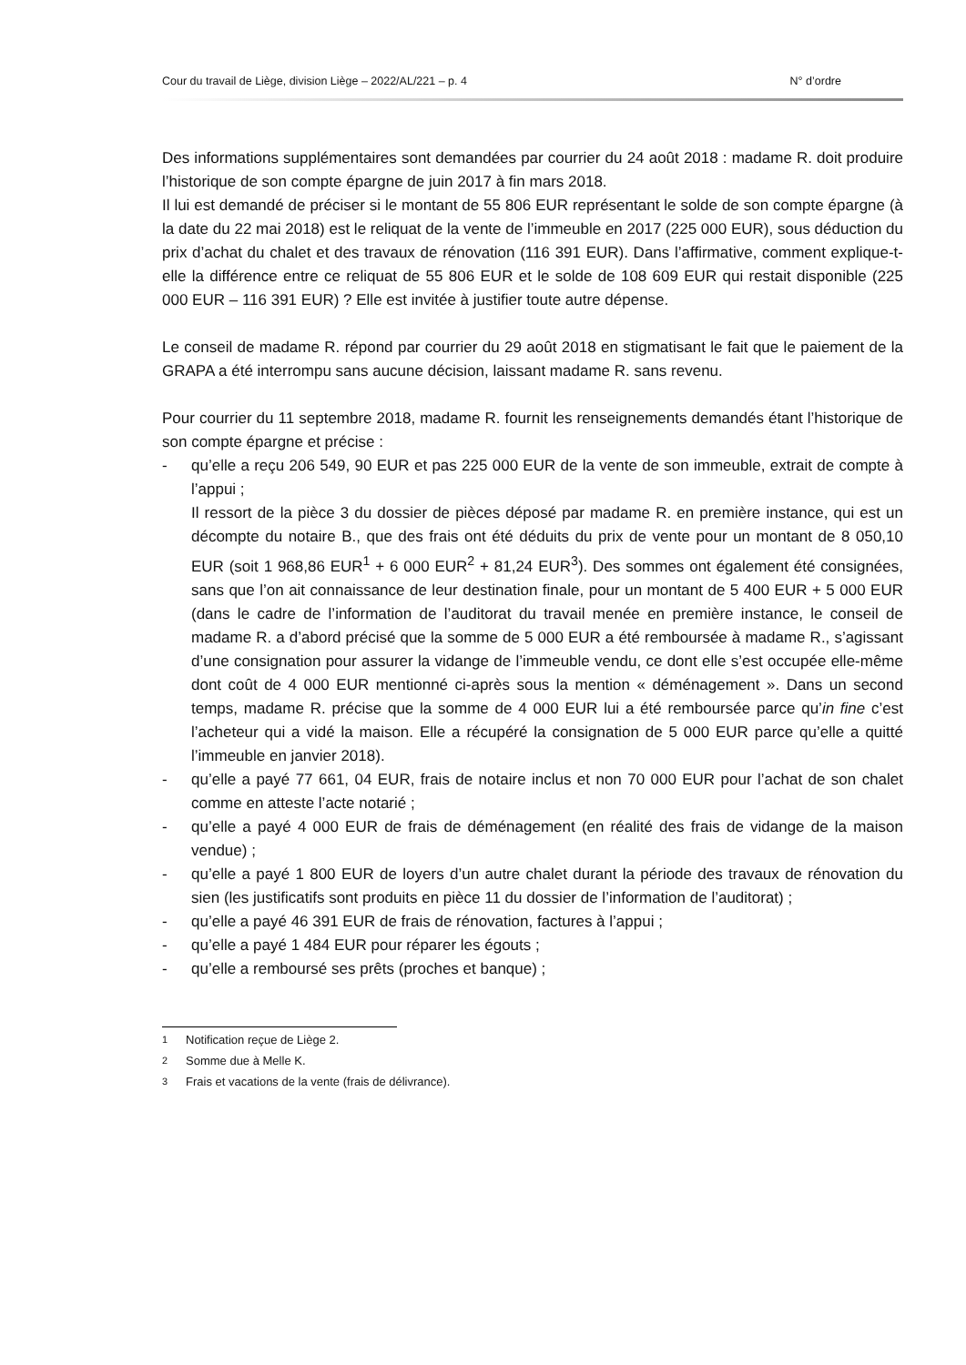Cour du travail de Liège, division Liège – 2022/AL/221 – p. 4 N° d’ordre
Des informations supplémentaires sont demandées par courrier du 24 août 2018 : madame R. doit produire l’historique de son compte épargne de juin 2017 à fin mars 2018.
Il lui est demandé de préciser si le montant de 55 806 EUR représentant le solde de son compte épargne (à la date du 22 mai 2018) est le reliquat de la vente de l’immeuble en 2017 (225 000 EUR), sous déduction du prix d’achat du chalet et des travaux de rénovation (116 391 EUR). Dans l’affirmative, comment explique-t-elle la différence entre ce reliquat de 55 806 EUR et le solde de 108 609 EUR qui restait disponible (225 000 EUR – 116 391 EUR) ? Elle est invitée à justifier toute autre dépense.
Le conseil de madame R. répond par courrier du 29 août 2018 en stigmatisant le fait que le paiement de la GRAPA a été interrompu sans aucune décision, laissant madame R. sans revenu.
Pour courrier du 11 septembre 2018, madame R. fournit les renseignements demandés étant l’historique de son compte épargne et précise :
- qu’elle a reçu 206 549, 90 EUR et pas 225 000 EUR de la vente de son immeuble, extrait de compte à l’appui ;
Il ressort de la pièce 3 du dossier de pièces déposé par madame R. en première instance, qui est un décompte du notaire B., que des frais ont été déduits du prix de vente pour un montant de 8 050,10 EUR (soit 1 968,86 EUR<sup>1</sup> + 6 000 EUR<sup>2</sup> + 81,24 EUR<sup>3</sup>). Des sommes ont également été consignées, sans que l’on ait connaissance de leur destination finale, pour un montant de 5 400 EUR + 5 000 EUR (dans le cadre de l’information de l’auditorat du travail menée en première instance, le conseil de madame R. a d’abord précisé que la somme de 5 000 EUR a été remboursée à madame R., s’agissant d’une consignation pour assurer la vidange de l’immeuble vendu, ce dont elle s’est occupée elle-même dont coût de 4 000 EUR mentionné ci-après sous la mention « déménagement ». Dans un second temps, madame R. précise que la somme de 4 000 EUR lui a été remboursée parce qu’in fine c’est l’acheteur qui a vidé la maison. Elle a récupéré la consignation de 5 000 EUR parce qu’elle a quitté l’immeuble en janvier 2018).
- qu’elle a payé 77 661, 04 EUR, frais de notaire inclus et non 70 000 EUR pour l’achat de son chalet comme en atteste l’acte notarié ;
- qu’elle a payé 4 000 EUR de frais de déménagement (en réalité des frais de vidange de la maison vendue) ;
- qu’elle a payé 1 800 EUR de loyers d’un autre chalet durant la période des travaux de rénovation du sien (les justificatifs sont produits en pièce 11 du dossier de l’information de l’auditorat) ;
- qu’elle a payé 46 391 EUR de frais de rénovation, factures à l’appui ;
- qu’elle a payé 1 484 EUR pour réparer les égouts ;
- qu’elle a remboursé ses prêts (proches et banque) ;
<sup>1</sup> Notification reçue de Liège 2.
<sup>2</sup> Somme due à Melle K.
<sup>3</sup> Frais et vacations de la vente (frais de délivrance).